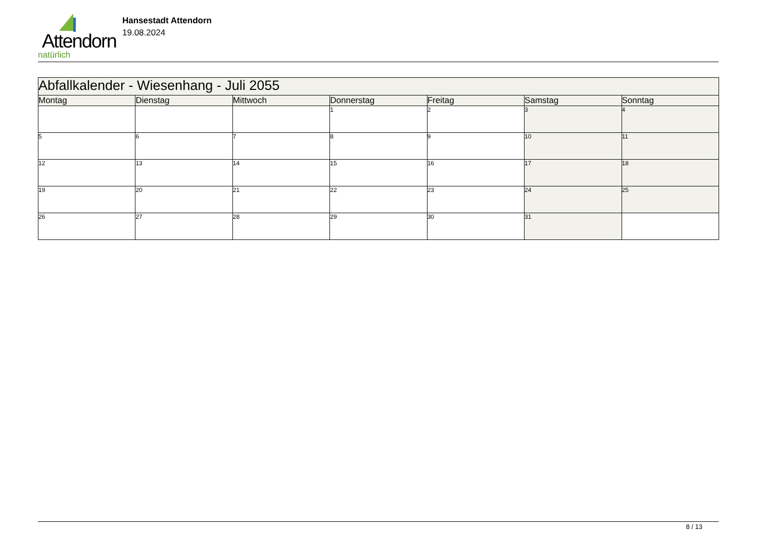Attendorn
natürlich
Hansestadt Attendorn
19.08.2024
| Abfallkalender - Wiesenhang - Juli 2055 | | | | | | |
| --- | --- | --- | --- | --- | --- | --- |
| Montag | Dienstag | Mittwoch | Donnerstag | Freitag | Samstag | Sonntag |
| | | | 1 | 2 | 3 | 4 |
| 5 | 6 | 7 | 8 | 9 | 10 | 11 |
| 12 | 13 | 14 | 15 | 16 | 17 | 18 |
| 19 | 20 | 21 | 22 | 23 | 24 | 25 |
| 26 | 27 | 28 | 29 | 30 | 31 | |
8 / 13